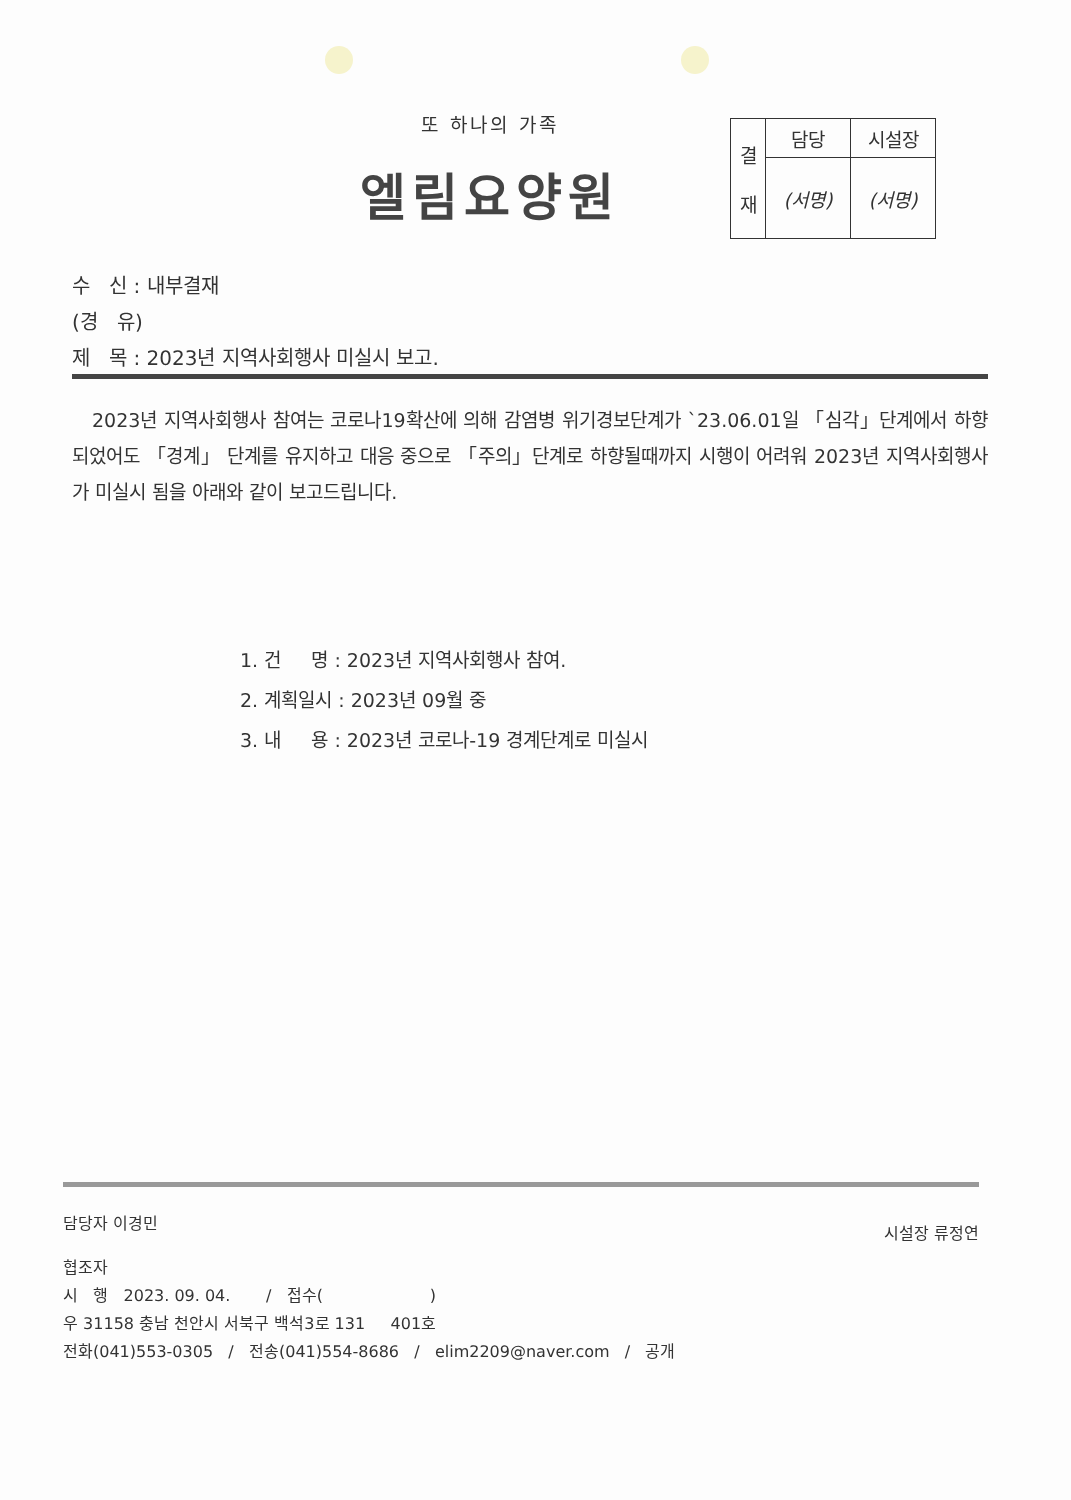또 하나의 가족
엘림요양원
| 결 재 | 담당 | 시설장 |
| | (서명) | (서명) |
수 신 : 내부결재
(경 유)
제 목 : 2023년 지역사회행사 미실시 보고.
2023년 지역사회행사 참여는 코로나19확산에 의해 감염병 위기경보단계가 `23.06.01일 「심각」단계에서 하향되었어도 「경계」 단계를 유지하고 대응 중으로 「주의」단계로 하향될때까지 시행이 어려워 2023년 지역사회행사가 미실시 됨을 아래와 같이 보고드립니다.
1. 건 명 : 2023년 지역사회행사 참여.
2. 계획일시 : 2023년 09월 중
3. 내 용 : 2023년 코로나-19 경계단계로 미실시
담당자 이경민 시설장 류정연
협조자
시 행 2023. 09. 04. / 접수( )
우 31158 충남 천안시 서북구 백석3로 131 401호
전화(041)553-0305 / 전송(041)554-8686 / elim2209@naver.com / 공개